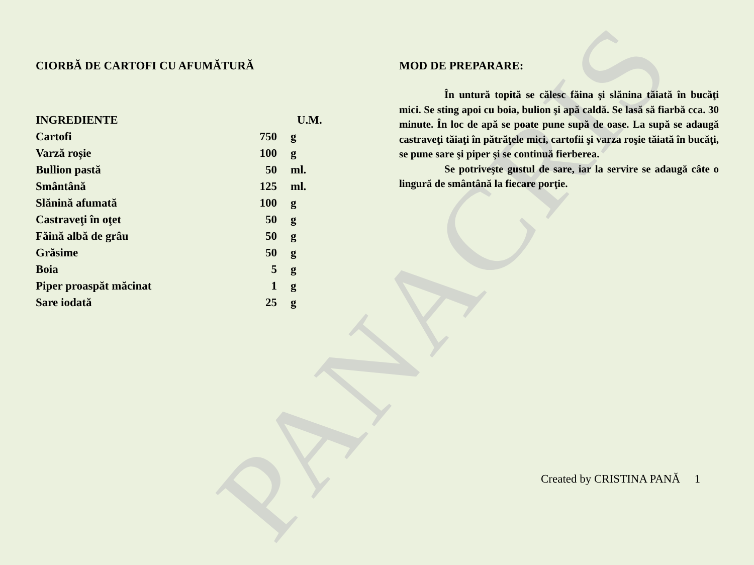PANACRIS
CIORBĂ DE CARTOFI CU AFUMĂTURĂ
| INGREDIENTE | U.M. | |
| --- | --- | --- |
| Cartofi | 750 | g |
| Varză roșie | 100 | g |
| Bullion pastă | 50 | ml. |
| Smântână | 125 | ml. |
| Slănină afumată | 100 | g |
| Castraveţi în oţet | 50 | g |
| Făină albă de grâu | 50 | g |
| Grăsime | 50 | g |
| Boia | 5 | g |
| Piper proaspăt măcinat | 1 | g |
| Sare iodată | 25 | g |
MOD DE PREPARARE:
În untură topită se călesc făina şi slănina tăiată în bucăţi mici. Se sting apoi cu boia, bulion şi apă caldă. Se lasă să fiarbă cca. 30 minute. În loc de apă se poate pune supă de oase. La supă se adaugă castraveţi tăiaţi în pătrăţele mici, cartofii şi varza roşie tăiată în bucăţi, se pune sare şi piper şi se continuă fierberea.
Se potriveşte gustul de sare, iar la servire se adaugă câte o lingură de smântână la fiecare porţie.
Created by CRISTINA PANĂ 1